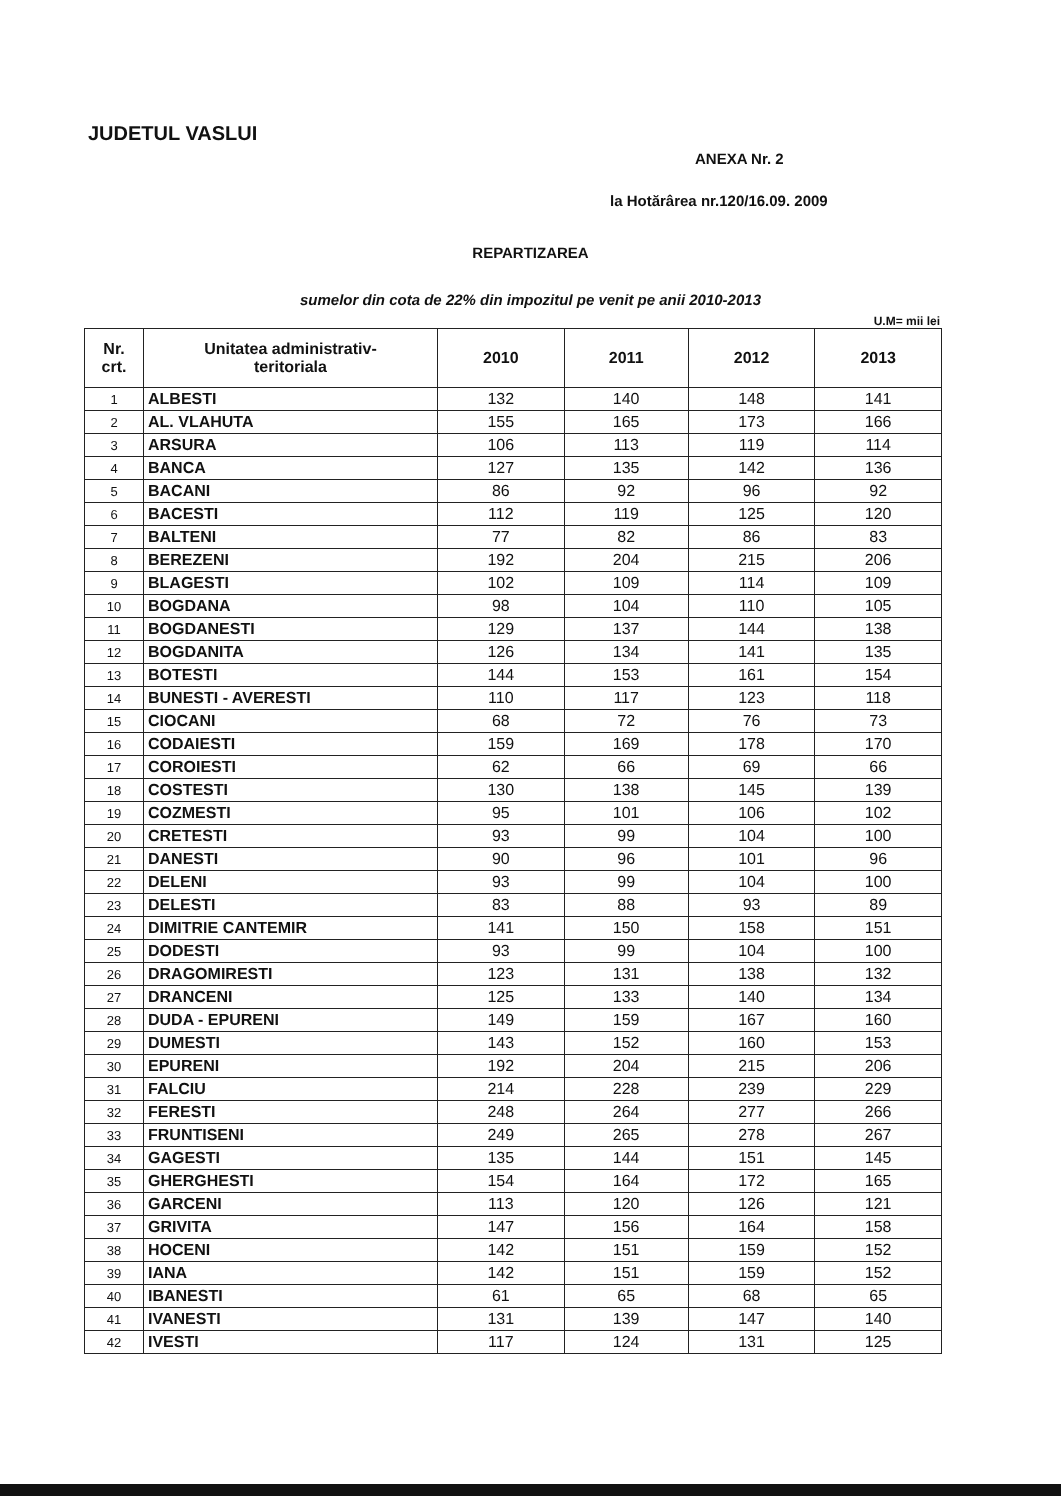JUDETUL VASLUI
ANEXA Nr. 2
la Hotărârea nr.120/16.09. 2009
REPARTIZAREA
sumelor din cota de 22% din impozitul pe venit pe anii 2010-2013
U.M= mii lei
| Nr. crt. | Unitatea administrativ- teritoriala | 2010 | 2011 | 2012 | 2013 |
| --- | --- | --- | --- | --- | --- |
| 1 | ALBESTI | 132 | 140 | 148 | 141 |
| 2 | AL. VLAHUTA | 155 | 165 | 173 | 166 |
| 3 | ARSURA | 106 | 113 | 119 | 114 |
| 4 | BANCA | 127 | 135 | 142 | 136 |
| 5 | BACANI | 86 | 92 | 96 | 92 |
| 6 | BACESTI | 112 | 119 | 125 | 120 |
| 7 | BALTENI | 77 | 82 | 86 | 83 |
| 8 | BEREZENI | 192 | 204 | 215 | 206 |
| 9 | BLAGESTI | 102 | 109 | 114 | 109 |
| 10 | BOGDANA | 98 | 104 | 110 | 105 |
| 11 | BOGDANESTI | 129 | 137 | 144 | 138 |
| 12 | BOGDANITA | 126 | 134 | 141 | 135 |
| 13 | BOTESTI | 144 | 153 | 161 | 154 |
| 14 | BUNESTI - AVERESTI | 110 | 117 | 123 | 118 |
| 15 | CIOCANI | 68 | 72 | 76 | 73 |
| 16 | CODAIESTI | 159 | 169 | 178 | 170 |
| 17 | COROIESTI | 62 | 66 | 69 | 66 |
| 18 | COSTESTI | 130 | 138 | 145 | 139 |
| 19 | COZMESTI | 95 | 101 | 106 | 102 |
| 20 | CRETESTI | 93 | 99 | 104 | 100 |
| 21 | DANESTI | 90 | 96 | 101 | 96 |
| 22 | DELENI | 93 | 99 | 104 | 100 |
| 23 | DELESTI | 83 | 88 | 93 | 89 |
| 24 | DIMITRIE CANTEMIR | 141 | 150 | 158 | 151 |
| 25 | DODESTI | 93 | 99 | 104 | 100 |
| 26 | DRAGOMIRESTI | 123 | 131 | 138 | 132 |
| 27 | DRANCENI | 125 | 133 | 140 | 134 |
| 28 | DUDA - EPURENI | 149 | 159 | 167 | 160 |
| 29 | DUMESTI | 143 | 152 | 160 | 153 |
| 30 | EPURENI | 192 | 204 | 215 | 206 |
| 31 | FALCIU | 214 | 228 | 239 | 229 |
| 32 | FERESTI | 248 | 264 | 277 | 266 |
| 33 | FRUNTISENI | 249 | 265 | 278 | 267 |
| 34 | GAGESTI | 135 | 144 | 151 | 145 |
| 35 | GHERGHESTI | 154 | 164 | 172 | 165 |
| 36 | GARCENI | 113 | 120 | 126 | 121 |
| 37 | GRIVITA | 147 | 156 | 164 | 158 |
| 38 | HOCENI | 142 | 151 | 159 | 152 |
| 39 | IANA | 142 | 151 | 159 | 152 |
| 40 | IBANESTI | 61 | 65 | 68 | 65 |
| 41 | IVANESTI | 131 | 139 | 147 | 140 |
| 42 | IVESTI | 117 | 124 | 131 | 125 |